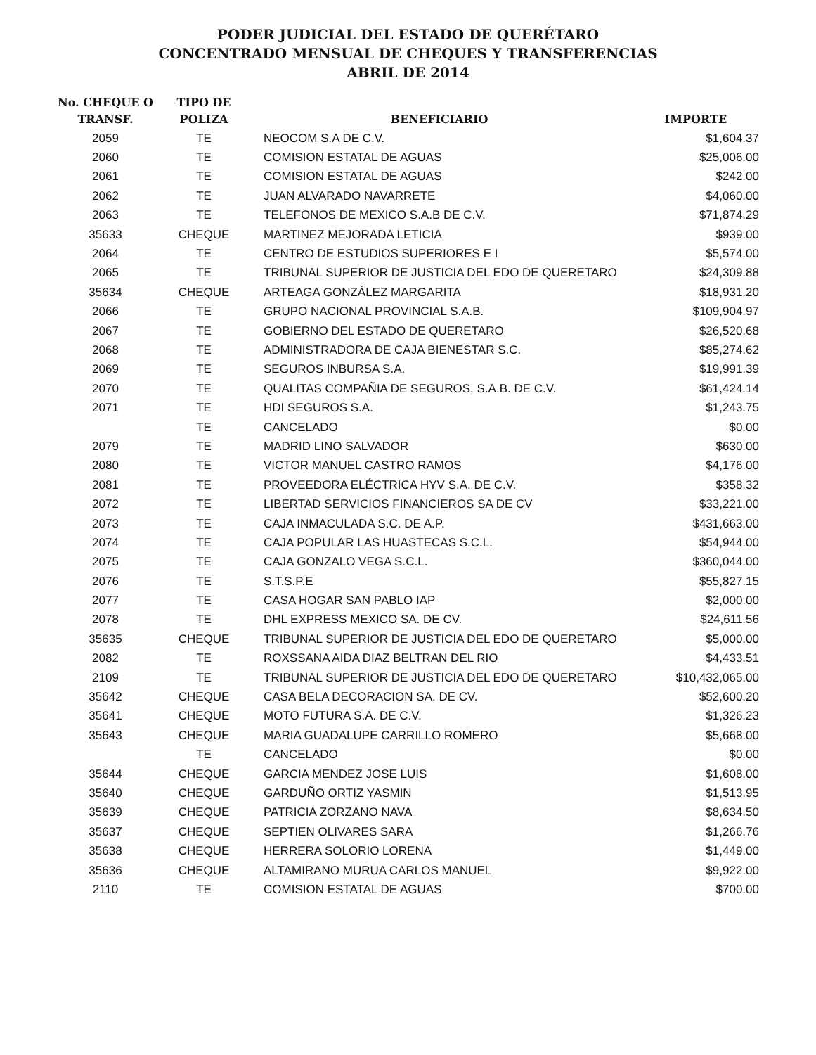PODER JUDICIAL DEL ESTADO DE QUERÉTARO
CONCENTRADO MENSUAL DE CHEQUES Y TRANSFERENCIAS
ABRIL DE 2014
| No. CHEQUE O TRANSF. | TIPO DE POLIZA | BENEFICIARIO | IMPORTE |
| --- | --- | --- | --- |
| 2059 | TE | NEOCOM S.A DE C.V. | $1,604.37 |
| 2060 | TE | COMISION ESTATAL DE AGUAS | $25,006.00 |
| 2061 | TE | COMISION ESTATAL DE AGUAS | $242.00 |
| 2062 | TE | JUAN ALVARADO NAVARRETE | $4,060.00 |
| 2063 | TE | TELEFONOS DE MEXICO S.A.B DE C.V. | $71,874.29 |
| 35633 | CHEQUE | MARTINEZ MEJORADA LETICIA | $939.00 |
| 2064 | TE | CENTRO DE ESTUDIOS SUPERIORES E I | $5,574.00 |
| 2065 | TE | TRIBUNAL SUPERIOR DE JUSTICIA DEL EDO DE QUERETARO | $24,309.88 |
| 35634 | CHEQUE | ARTEAGA GONZÁLEZ MARGARITA | $18,931.20 |
| 2066 | TE | GRUPO NACIONAL PROVINCIAL S.A.B. | $109,904.97 |
| 2067 | TE | GOBIERNO DEL ESTADO DE QUERETARO | $26,520.68 |
| 2068 | TE | ADMINISTRADORA DE CAJA BIENESTAR S.C. | $85,274.62 |
| 2069 | TE | SEGUROS INBURSA S.A. | $19,991.39 |
| 2070 | TE | QUALITAS COMPAÑIA DE SEGUROS, S.A.B. DE C.V. | $61,424.14 |
| 2071 | TE | HDI SEGUROS S.A. | $1,243.75 |
| | TE | CANCELADO | $0.00 |
| 2079 | TE | MADRID LINO SALVADOR | $630.00 |
| 2080 | TE | VICTOR MANUEL CASTRO RAMOS | $4,176.00 |
| 2081 | TE | PROVEEDORA ELÉCTRICA HYV S.A. DE C.V. | $358.32 |
| 2072 | TE | LIBERTAD SERVICIOS FINANCIEROS SA DE CV | $33,221.00 |
| 2073 | TE | CAJA INMACULADA S.C. DE A.P. | $431,663.00 |
| 2074 | TE | CAJA POPULAR LAS HUASTECAS S.C.L. | $54,944.00 |
| 2075 | TE | CAJA GONZALO VEGA S.C.L. | $360,044.00 |
| 2076 | TE | S.T.S.P.E | $55,827.15 |
| 2077 | TE | CASA HOGAR SAN PABLO IAP | $2,000.00 |
| 2078 | TE | DHL EXPRESS MEXICO SA. DE CV. | $24,611.56 |
| 35635 | CHEQUE | TRIBUNAL SUPERIOR DE JUSTICIA DEL EDO DE QUERETARO | $5,000.00 |
| 2082 | TE | ROXSSANA AIDA DIAZ BELTRAN DEL RIO | $4,433.51 |
| 2109 | TE | TRIBUNAL SUPERIOR DE JUSTICIA DEL EDO DE QUERETARO | $10,432,065.00 |
| 35642 | CHEQUE | CASA BELA DECORACION SA. DE CV. | $52,600.20 |
| 35641 | CHEQUE | MOTO FUTURA S.A. DE C.V. | $1,326.23 |
| 35643 | CHEQUE | MARIA GUADALUPE CARRILLO ROMERO | $5,668.00 |
| | TE | CANCELADO | $0.00 |
| 35644 | CHEQUE | GARCIA MENDEZ JOSE LUIS | $1,608.00 |
| 35640 | CHEQUE | GARDUÑO ORTIZ YASMIN | $1,513.95 |
| 35639 | CHEQUE | PATRICIA ZORZANO NAVA | $8,634.50 |
| 35637 | CHEQUE | SEPTIEN OLIVARES SARA | $1,266.76 |
| 35638 | CHEQUE | HERRERA SOLORIO LORENA | $1,449.00 |
| 35636 | CHEQUE | ALTAMIRANO MURUA CARLOS MANUEL | $9,922.00 |
| 2110 | TE | COMISION ESTATAL DE AGUAS | $700.00 |